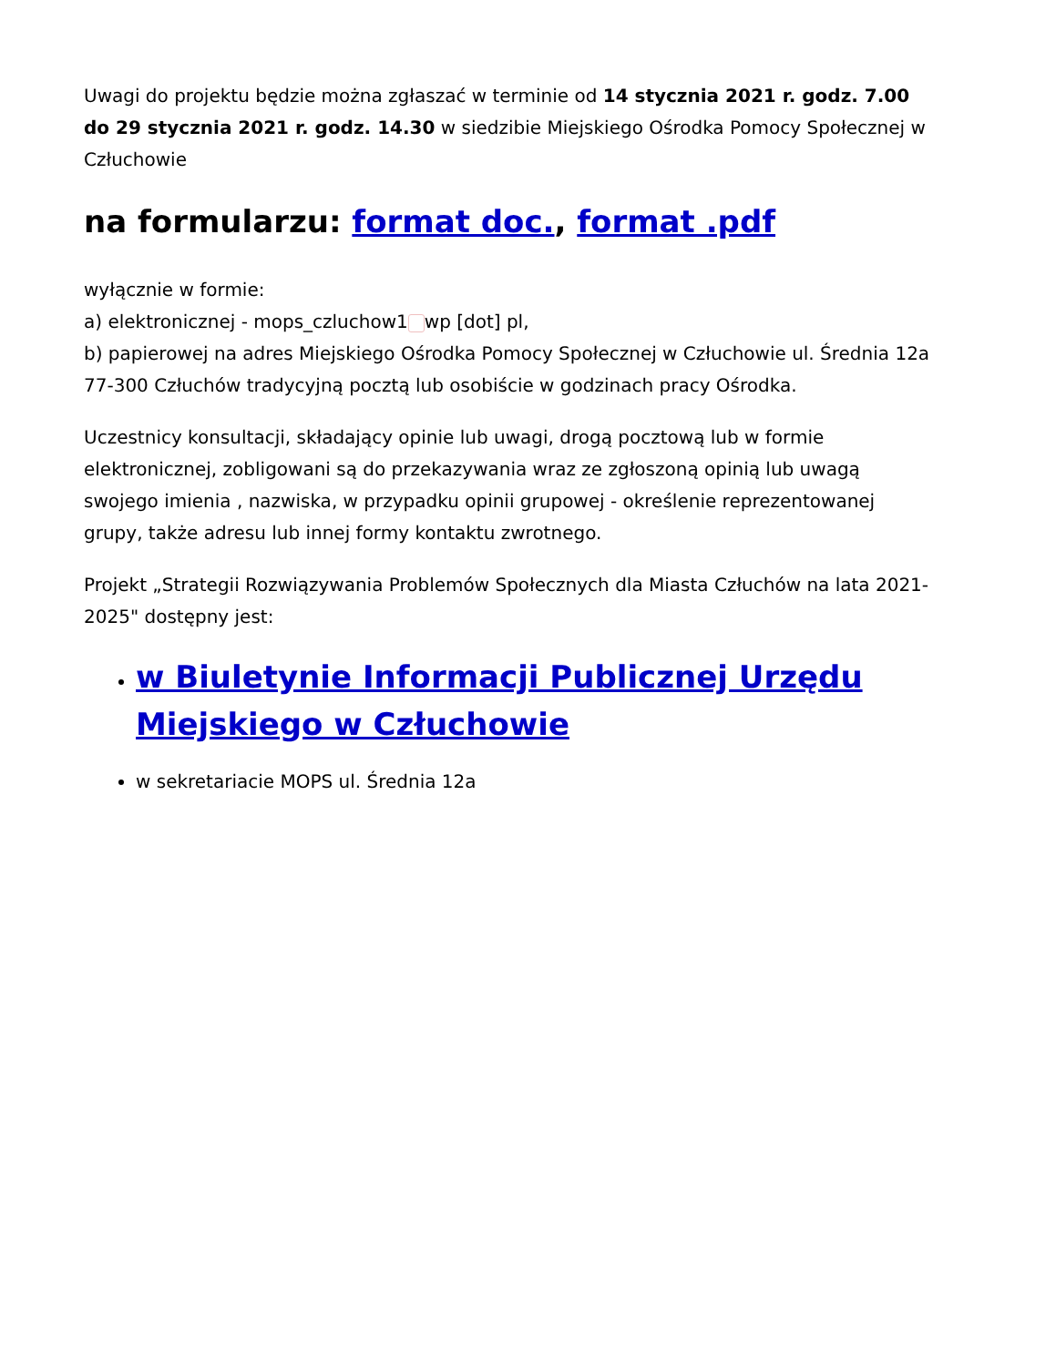Uwagi do projektu będzie można zgłaszać w terminie od 14 stycznia 2021 r. godz. 7.00 do 29 stycznia 2021 r. godz. 14.30 w siedzibie Miejskiego Ośrodka Pomocy Społecznej w Człuchowie
na formularzu: format doc., format .pdf
wyłącznie w formie:
a) elektronicznej - mops_czluchow1 wp [dot] pl,
b) papierowej na adres Miejskiego Ośrodka Pomocy Społecznej w Człuchowie ul. Średnia 12a 77-300 Człuchów tradycyjną pocztą lub osobiście w godzinach pracy Ośrodka.
Uczestnicy konsultacji, składający opinie lub uwagi, drogą pocztową lub w formie elektronicznej, zobligowani są do przekazywania wraz ze zgłoszoną opinią lub uwagą swojego imienia , nazwiska, w przypadku opinii grupowej - określenie reprezentowanej grupy, także adresu lub innej formy kontaktu zwrotnego.
Projekt „Strategii Rozwiązywania Problemów Społecznych dla Miasta Człuchów na lata 2021-2025" dostępny jest:
w Biuletynie Informacji Publicznej Urzędu Miejskiego w Człuchowie
w sekretariacie MOPS ul. Średnia 12a